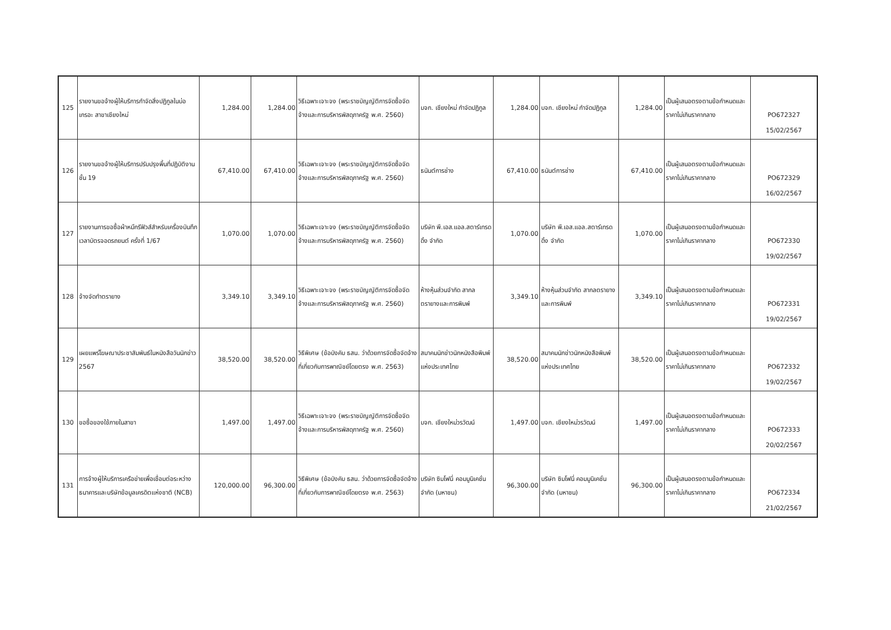| 125 | รายงานขอจ้างผู้ให้บริการกำจัดสิ่งปฏิกูลในบ่อเกรอะ สาขาเชียงใหม่ | 1,284.00 | 1,284.00 | วิธีเฉพาะเจาะจง (พระราชบัญญัติการจัดซื้อจัดจ้างและการบริหารพัสดุภาครัฐ พ.ศ. 2560) | บจก. เชียงใหม่ กำจัดปฏิกูล | 1,284.00 | บจก. เชียงใหม่ กำจัดปฏิกูล | 1,284.00 | เป็นผู้เสนอตรงตามข้อกำหนดและราคาไม่เกินราคากลาง | PO672327 15/02/2567 |
| 126 | รายงานขอจ้างผู้ให้บริการปรับปรุงพื้นที่ปฏิบัติงาน ชั้น 19 | 67,410.00 | 67,410.00 | วิธีเฉพาะเจาะจง (พระราชบัญญัติการจัดซื้อจัดจ้างและการบริหารพัสดุภาครัฐ พ.ศ. 2560) | ธนันต์การช่าง | 67,410.00 | ธนันต์การช่าง | 67,410.00 | เป็นผู้เสนอตรงตามข้อกำหนดและราคาไม่เกินราคากลาง | PO672329 16/02/2567 |
| 127 | รายงานการขอซื้อผ้าหมึกรีฟิวส์สำหรับเครื่องบันทึกเวลาบัตรจอดรถยนต์ ครั้งที่ 1/67 | 1,070.00 | 1,070.00 | วิธีเฉพาะเจาะจง (พระราชบัญญัติการจัดซื้อจัดจ้างและการบริหารพัสดุภาครัฐ พ.ศ. 2560) | บริษัท พี.เอส.แอล.สตาร์เทรดดิ้ง จำกัด | 1,070.00 | บริษัท พี.เอส.แอล.สตาร์เทรดดิ้ง จำกัด | 1,070.00 | เป็นผู้เสนอตรงตามข้อกำหนดและราคาไม่เกินราคากลาง | PO672330 19/02/2567 |
| 128 | จ้างจัดทำตรายาง | 3,349.10 | 3,349.10 | วิธีเฉพาะเจาะจง (พระราชบัญญัติการจัดซื้อจัดจ้างและการบริหารพัสดุภาครัฐ พ.ศ. 2560) | ห้างหุ้นส่วนจำกัด สากลตรายางและการพิมพ์ | 3,349.10 | ห้างหุ้นส่วนจำกัด สากลตรายางและการพิมพ์ | 3,349.10 | เป็นผู้เสนอตรงตามข้อกำหนดและราคาไม่เกินราคากลาง | PO672331 19/02/2567 |
| 129 | เผยแพร่โฆษณาประชาสัมพันธ์ในหนังสือวันนักข่าว 2567 | 38,520.00 | 38,520.00 | วิธีพิเศษ (ข้อบังคับ ธสน. ว่าด้วยการจัดซื้อจัดจ้างที่เกี่ยวกับการพาณิชย์โดยตรง พ.ศ. 2563) | สมาคมนักข่าวนักหนังสือพิมพ์แห่งประเทศไทย | 38,520.00 | สมาคมนักข่าวนักหนังสือพิมพ์แห่งประเทศไทย | 38,520.00 | เป็นผู้เสนอตรงตามข้อกำหนดและราคาไม่เกินราคากลาง | PO672332 19/02/2567 |
| 130 | ขอซื้อของใช้ภายในสาขา | 1,497.00 | 1,497.00 | วิธีเฉพาะเจาะจง (พระราชบัญญัติการจัดซื้อจัดจ้างและการบริหารพัสดุภาครัฐ พ.ศ. 2560) | บจก. เชียงใหม่วรวัฒน์ | 1,497.00 | บจก. เชียงใหม่วรวัฒน์ | 1,497.00 | เป็นผู้เสนอตรงตามข้อกำหนดและราคาไม่เกินราคากลาง | PO672333 20/02/2567 |
| 131 | การจ้างผู้ให้บริการเครือข่ายเพื่อเชื่อมต่อระหว่างธนาคารและบริษัทข้อมูลเครดิตแห่งชาติ (NCB) | 120,000.00 | 96,300.00 | วิธีพิเศษ (ข้อบังคับ ธสน. ว่าด้วยการจัดซื้อจัดจ้างที่เกี่ยวกับการพาณิชย์โดยตรง พ.ศ. 2563) | บริษัท ซิมโฟนี่ คอมมูนิเคชั่น จำกัด (มหาชน) | 96,300.00 | บริษัท ซิมโฟนี่ คอมมูนิเคชั่น จำกัด (มหาชน) | 96,300.00 | เป็นผู้เสนอตรงตามข้อกำหนดและราคาไม่เกินราคากลาง | PO672334 21/02/2567 |